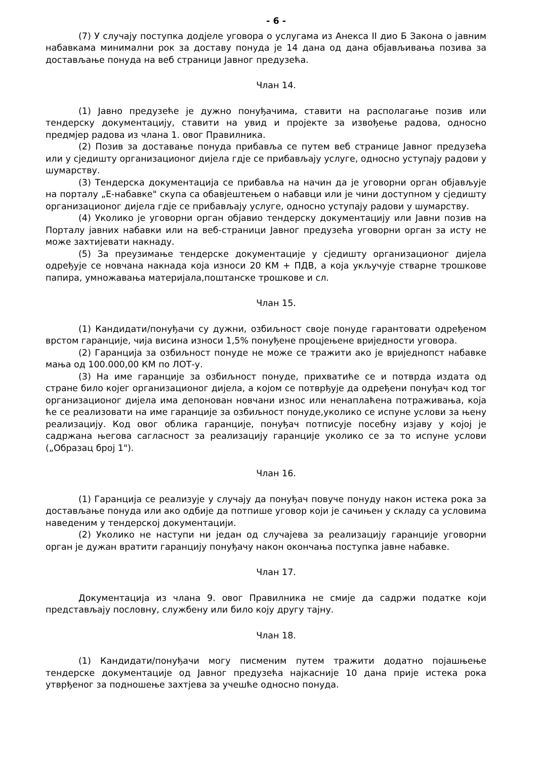- 6 -
(7) У случају поступка додјеле уговора о услугама из Анекса II дио Б Закона о јавним набавкама минимални рок за доставу понуда је 14 дана од дана објављивања позива за достављање понуда на веб страници Јавног предузећа.
Члан 14.
(1) Јавно предузеће је дужно понуђачима, ставити на располагање позив или тендерску документацију, ставити на увид и пројекте за извођење радова, односно предмјер радова из члана 1. овог Правилника.
(2) Позив за доставање понуда прибавља се путем веб странице Јавног предузећа или у сједишту организационог дијела гдје се прибављају услуге, односно уступају радови у шумарству.
(3) Тендерска документација се прибавља на начин да је уговорни орган објављује на порталу „Е-набавке" скупа са обавјештењем о набавци или је чини доступном у сједишту организационог дијела гдје се прибављају услуге, односно уступају радови у шумарству.
(4) Уколико је уговорни орган објавио тендерску документацију или Јавни позив на Порталу јавних набавки или на веб-страници Јавног предузећа уговорни орган за исту не може захтијевати накнаду.
(5) За преузимање тендерске документације у сједишту организационог дијела одређује се новчана накнада која износи 20 КМ + ПДВ, а која укључује стварне трошкове папира, умножавања материјала,поштанске трошкове и сл.
Члан 15.
(1) Кандидати/понуђачи су дужни, озбиљност своје понуде гарантовати одређеном врстом гаранције, чија висина износи 1,5% понуђене процјењене вриједности уговора.
(2) Гаранција за озбиљност понуде не може се тражити ако је вриједнопст набавке мања од 100.000,00 КМ по ЛОТ-у.
(3) На име гаранције за озбиљност понуде, прихватиће се и потврда издата од стране било којег организационог дијела, а којом се потврђује да одређени понуђач код тог организационог дијела има депонован новчани износ или ненаплаћена потраживања, која ће се реализовати на име гаранције за озбиљност понуде,уколико се испуне услови за њену реализацију. Код овог облика гаранције, понуђач потписује посебну изјаву у којој је садржана његова сагласност за реализацију гаранције уколико се за то испуне услови („Образац број 1").
Члан 16.
(1) Гаранција се реализује у случају да понуђач повуче понуду након истека рока за достављање понуда или ако одбије да потпише уговор који је сачињен у складу са условима наведеним у тендерској документацији.
(2) Уколико не наступи ни један од случајева за реализацију гаранције уговорни орган је дужан вратити гаранцију понуђачу након окончања поступка јавне набавке.
Члан 17.
Документација из члана 9. овог Правилника не смије да садржи податке који представљају пословну, службену или било коју другу тајну.
Члан 18.
(1) Кандидати/понуђачи могу писменим путем тражити додатно појашњење тендерске документације од Јавног предузећа најкасније 10 дана прије истека рока утврђеног за подношење захтјева за учешће односно понуда.